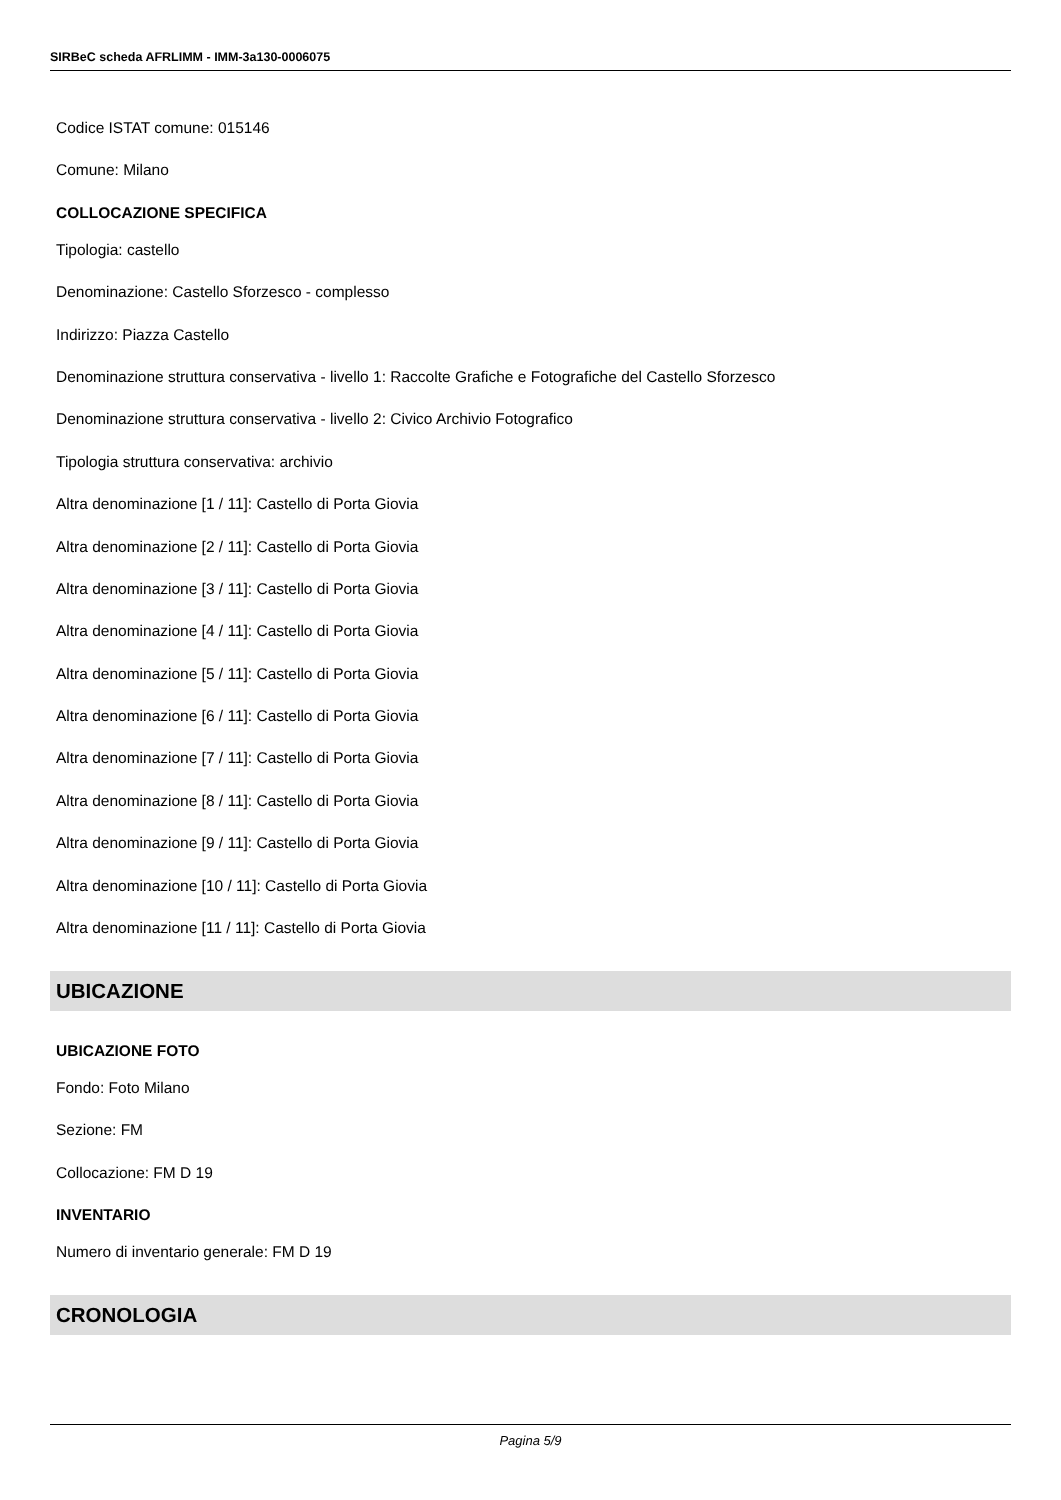SIRBeC scheda AFRLIMM - IMM-3a130-0006075
Codice ISTAT comune: 015146
Comune: Milano
COLLOCAZIONE SPECIFICA
Tipologia: castello
Denominazione: Castello Sforzesco - complesso
Indirizzo: Piazza Castello
Denominazione struttura conservativa - livello 1: Raccolte Grafiche e Fotografiche del Castello Sforzesco
Denominazione struttura conservativa - livello 2: Civico Archivio Fotografico
Tipologia struttura conservativa: archivio
Altra denominazione [1 / 11]: Castello di Porta Giovia
Altra denominazione [2 / 11]: Castello di Porta Giovia
Altra denominazione [3 / 11]: Castello di Porta Giovia
Altra denominazione [4 / 11]: Castello di Porta Giovia
Altra denominazione [5 / 11]: Castello di Porta Giovia
Altra denominazione [6 / 11]: Castello di Porta Giovia
Altra denominazione [7 / 11]: Castello di Porta Giovia
Altra denominazione [8 / 11]: Castello di Porta Giovia
Altra denominazione [9 / 11]: Castello di Porta Giovia
Altra denominazione [10 / 11]: Castello di Porta Giovia
Altra denominazione [11 / 11]: Castello di Porta Giovia
UBICAZIONE
UBICAZIONE FOTO
Fondo: Foto Milano
Sezione: FM
Collocazione: FM D 19
INVENTARIO
Numero di inventario generale: FM D 19
CRONOLOGIA
Pagina 5/9